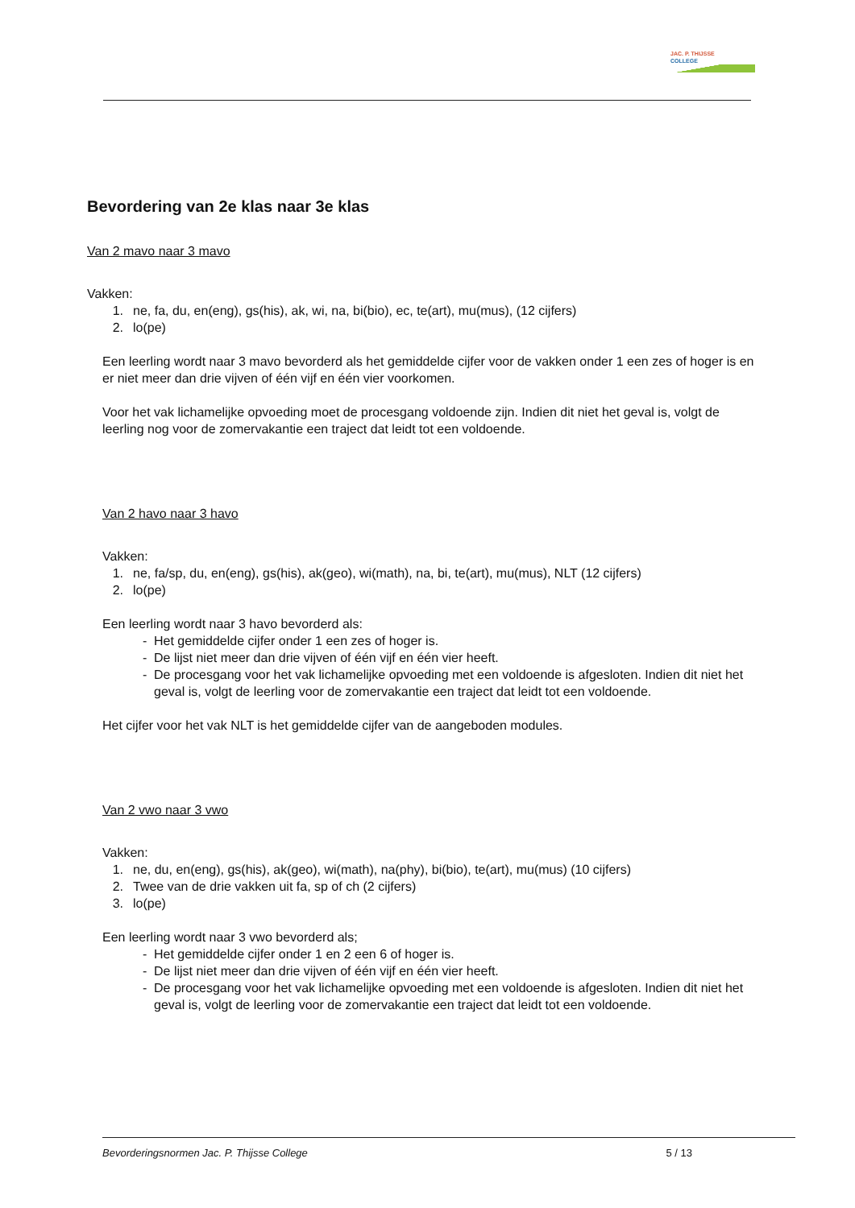JAC. P. THIJSSE
COLLEGE
Bevordering van 2e klas naar 3e klas
Van 2 mavo naar 3 mavo
Vakken:
1. ne, fa, du, en(eng), gs(his), ak, wi, na, bi(bio), ec, te(art), mu(mus), (12 cijfers)
2. lo(pe)
Een leerling wordt naar 3 mavo bevorderd als het gemiddelde cijfer voor de vakken onder 1 een zes of hoger is en er niet meer dan drie vijven of één vijf en één vier voorkomen.
Voor het vak lichamelijke opvoeding moet de procesgang voldoende zijn. Indien dit niet het geval is, volgt de leerling nog voor de zomervakantie een traject dat leidt tot een voldoende.
Van 2 havo naar 3 havo
Vakken:
1. ne, fa/sp, du, en(eng), gs(his), ak(geo), wi(math), na, bi, te(art), mu(mus), NLT (12 cijfers)
2. lo(pe)
Een leerling wordt naar 3 havo bevorderd als:
- Het gemiddelde cijfer onder 1 een zes of hoger is.
- De lijst niet meer dan drie vijven of één vijf en één vier heeft.
- De procesgang voor het vak lichamelijke opvoeding met een voldoende is afgesloten. Indien dit niet het geval is, volgt de leerling voor de zomervakantie een traject dat leidt tot een voldoende.
Het cijfer voor het vak NLT is het gemiddelde cijfer van de aangeboden modules.
Van 2 vwo naar 3 vwo
Vakken:
1. ne, du, en(eng), gs(his), ak(geo), wi(math), na(phy), bi(bio), te(art), mu(mus) (10 cijfers)
2. Twee van de drie vakken uit fa, sp of ch (2 cijfers)
3. lo(pe)
Een leerling wordt naar 3 vwo bevorderd als;
- Het gemiddelde cijfer onder 1 en 2 een 6 of hoger is.
- De lijst niet meer dan drie vijven of één vijf en één vier heeft.
- De procesgang voor het vak lichamelijke opvoeding met een voldoende is afgesloten. Indien dit niet het geval is, volgt de leerling voor de zomervakantie een traject dat leidt tot een voldoende.
Bevorderingsnormen Jac. P. Thijsse College 5 / 13